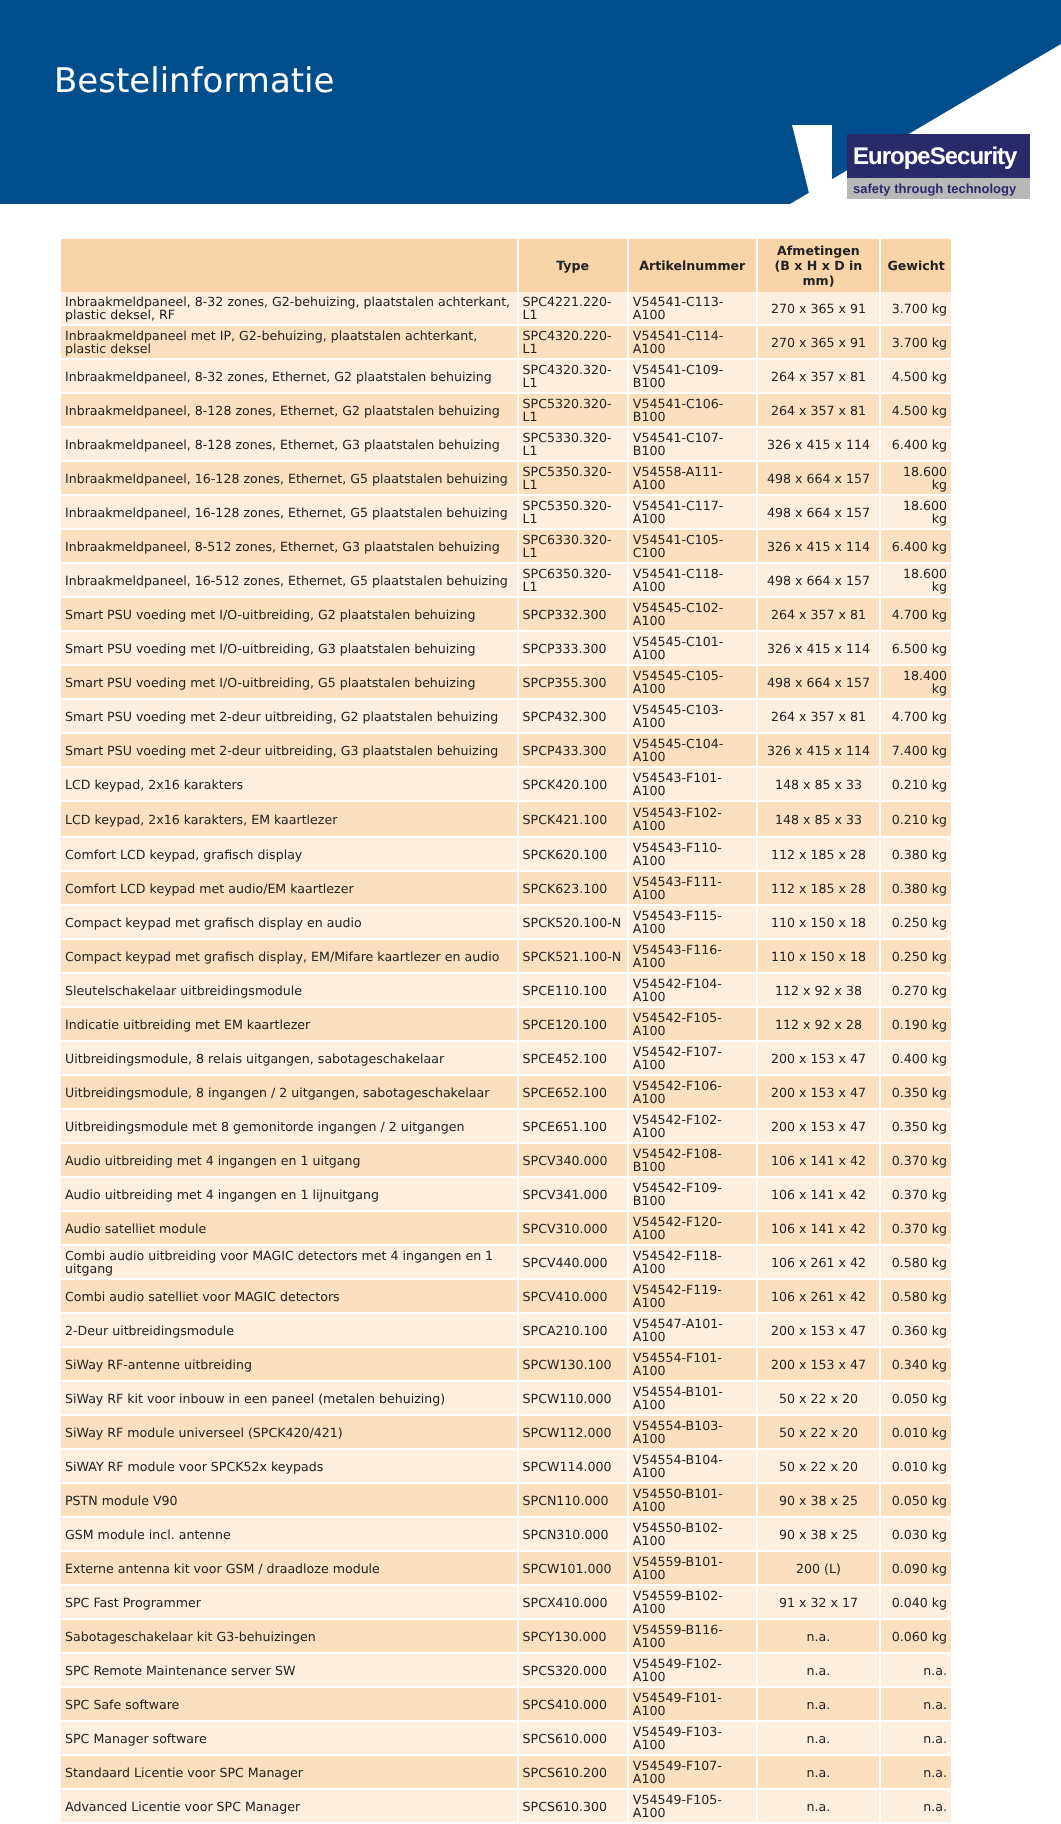Bestelinformatie
EuropeSecurity
safety through technology
| | Type | Artikelnummer | Afmetingen (B x H x D in mm) | Gewicht |
| --- | --- | --- | --- | --- |
| Inbraakmeldpaneel, 8-32 zones, G2-behuizing, plaatstalen achterkant, plastic deksel, RF | SPC4221.220-L1 | V54541-C113-A100 | 270 x 365 x 91 | 3.700 kg |
| Inbraakmeldpaneel met IP, G2-behuizing, plaatstalen achterkant, plastic deksel | SPC4320.220-L1 | V54541-C114-A100 | 270 x 365 x 91 | 3.700 kg |
| Inbraakmeldpaneel, 8-32 zones, Ethernet, G2 plaatstalen behuizing | SPC4320.320-L1 | V54541-C109-B100 | 264 x 357 x 81 | 4.500 kg |
| Inbraakmeldpaneel, 8-128 zones, Ethernet, G2 plaatstalen behuizing | SPC5320.320-L1 | V54541-C106-B100 | 264 x 357 x 81 | 4.500 kg |
| Inbraakmeldpaneel, 8-128 zones, Ethernet, G3 plaatstalen behuizing | SPC5330.320-L1 | V54541-C107-B100 | 326 x 415 x 114 | 6.400 kg |
| Inbraakmeldpaneel, 16-128 zones, Ethernet, G5 plaatstalen behuizing | SPC5350.320-L1 | V54558-A111-A100 | 498 x 664 x 157 | 18.600 kg |
| Inbraakmeldpaneel, 16-128 zones, Ethernet, G5 plaatstalen behuizing | SPC5350.320-L1 | V54541-C117-A100 | 498 x 664 x 157 | 18.600 kg |
| Inbraakmeldpaneel, 8-512 zones, Ethernet, G3 plaatstalen behuizing | SPC6330.320-L1 | V54541-C105-C100 | 326 x 415 x 114 | 6.400 kg |
| Inbraakmeldpaneel, 16-512 zones, Ethernet, G5 plaatstalen behuizing | SPC6350.320-L1 | V54541-C118-A100 | 498 x 664 x 157 | 18.600 kg |
| Smart PSU voeding met I/O-uitbreiding, G2 plaatstalen behuizing | SPCP332.300 | V54545-C102-A100 | 264 x 357 x 81 | 4.700 kg |
| Smart PSU voeding met I/O-uitbreiding, G3 plaatstalen behuizing | SPCP333.300 | V54545-C101-A100 | 326 x 415 x 114 | 6.500 kg |
| Smart PSU voeding met I/O-uitbreiding, G5 plaatstalen behuizing | SPCP355.300 | V54545-C105-A100 | 498 x 664 x 157 | 18.400 kg |
| Smart PSU voeding met 2-deur uitbreiding, G2 plaatstalen behuizing | SPCP432.300 | V54545-C103-A100 | 264 x 357 x 81 | 4.700 kg |
| Smart PSU voeding met 2-deur uitbreiding, G3 plaatstalen behuizing | SPCP433.300 | V54545-C104-A100 | 326 x 415 x 114 | 7.400 kg |
| LCD keypad, 2x16 karakters | SPCK420.100 | V54543-F101-A100 | 148 x 85 x 33 | 0.210 kg |
| LCD keypad, 2x16 karakters, EM kaartlezer | SPCK421.100 | V54543-F102-A100 | 148 x 85 x 33 | 0.210 kg |
| Comfort LCD keypad, grafisch display | SPCK620.100 | V54543-F110-A100 | 112 x 185 x 28 | 0.380 kg |
| Comfort LCD keypad met audio/EM kaartlezer | SPCK623.100 | V54543-F111-A100 | 112 x 185 x 28 | 0.380 kg |
| Compact keypad met grafisch display en audio | SPCK520.100-N | V54543-F115-A100 | 110 x 150 x 18 | 0.250 kg |
| Compact keypad met grafisch display, EM/Mifare kaartlezer en audio | SPCK521.100-N | V54543-F116-A100 | 110 x 150 x 18 | 0.250 kg |
| Sleutelschakelaar uitbreidingsmodule | SPCE110.100 | V54542-F104-A100 | 112 x 92 x 38 | 0.270 kg |
| Indicatie uitbreiding met EM kaartlezer | SPCE120.100 | V54542-F105-A100 | 112 x 92 x 28 | 0.190 kg |
| Uitbreidingsmodule, 8 relais uitgangen, sabotageschakelaar | SPCE452.100 | V54542-F107-A100 | 200 x 153 x 47 | 0.400 kg |
| Uitbreidingsmodule, 8 ingangen / 2 uitgangen, sabotageschakelaar | SPCE652.100 | V54542-F106-A100 | 200 x 153 x 47 | 0.350 kg |
| Uitbreidingsmodule met 8 gemonitorde ingangen / 2 uitgangen | SPCE651.100 | V54542-F102-A100 | 200 x 153 x 47 | 0.350 kg |
| Audio uitbreiding met 4 ingangen en 1 uitgang | SPCV340.000 | V54542-F108-B100 | 106 x 141 x 42 | 0.370 kg |
| Audio uitbreiding met 4 ingangen en 1 lijnuitgang | SPCV341.000 | V54542-F109-B100 | 106 x 141 x 42 | 0.370 kg |
| Audio satelliet module | SPCV310.000 | V54542-F120-A100 | 106 x 141 x 42 | 0.370 kg |
| Combi audio uitbreiding voor MAGIC detectors met 4 ingangen en 1 uitgang | SPCV440.000 | V54542-F118-A100 | 106 x 261 x 42 | 0.580 kg |
| Combi audio satelliet voor MAGIC detectors | SPCV410.000 | V54542-F119-A100 | 106 x 261 x 42 | 0.580 kg |
| 2-Deur uitbreidingsmodule | SPCA210.100 | V54547-A101-A100 | 200 x 153 x 47 | 0.360 kg |
| SiWay RF-antenne uitbreiding | SPCW130.100 | V54554-F101-A100 | 200 x 153 x 47 | 0.340 kg |
| SiWay RF kit voor inbouw in een paneel (metalen behuizing) | SPCW110.000 | V54554-B101-A100 | 50 x 22 x 20 | 0.050 kg |
| SiWay RF module universeel (SPCK420/421) | SPCW112.000 | V54554-B103-A100 | 50 x 22 x 20 | 0.010 kg |
| SiWAY RF module voor SPCK52x keypads | SPCW114.000 | V54554-B104-A100 | 50 x 22 x 20 | 0.010 kg |
| PSTN module V90 | SPCN110.000 | V54550-B101-A100 | 90 x 38 x 25 | 0.050 kg |
| GSM module incl. antenne | SPCN310.000 | V54550-B102-A100 | 90 x 38 x 25 | 0.030 kg |
| Externe antenna kit voor GSM / draadloze module | SPCW101.000 | V54559-B101-A100 | 200 (L) | 0.090 kg |
| SPC Fast Programmer | SPCX410.000 | V54559-B102-A100 | 91 x 32 x 17 | 0.040 kg |
| Sabotageschakelaar kit G3-behuizingen | SPCY130.000 | V54559-B116-A100 | n.a. | 0.060 kg |
| SPC Remote Maintenance server SW | SPCS320.000 | V54549-F102-A100 | n.a. | n.a. |
| SPC Safe software | SPCS410.000 | V54549-F101-A100 | n.a. | n.a. |
| SPC Manager software | SPCS610.000 | V54549-F103-A100 | n.a. | n.a. |
| Standaard Licentie voor SPC Manager | SPCS610.200 | V54549-F107-A100 | n.a. | n.a. |
| Advanced Licentie voor SPC Manager | SPCS610.300 | V54549-F105-A100 | n.a. | n.a. |